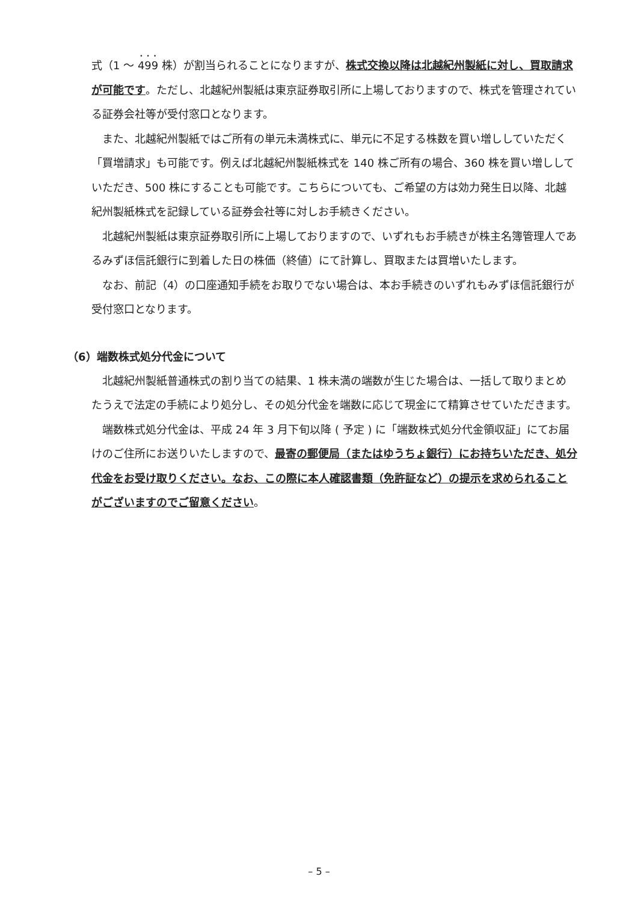式（1 ～ 499 株）が割当られることになりますが、株式交換以降は北越紀州製紙に対し、買取請求が可能です。ただし、北越紀州製紙は東京証券取引所に上場しておりますので、株式を管理されている証券会社等が受付窓口となります。
また、北越紀州製紙ではご所有の単元未満株式に、単元に不足する株数を買い増ししていただく「買増請求」も可能です。例えば北越紀州製紙株式を 140 株ご所有の場合、360 株を買い増ししていただき、500 株にすることも可能です。こちらについても、ご希望の方は効力発生日以降、北越紀州製紙株式を記録している証券会社等に対しお手続きください。
北越紀州製紙は東京証券取引所に上場しておりますので、いずれもお手続きが株主名簿管理人であるみずほ信託銀行に到着した日の株価（終値）にて計算し、買取または買増いたします。
なお、前記（4）の口座通知手続をお取りでない場合は、本お手続きのいずれもみずほ信託銀行が受付窓口となります。
（6）端数株式処分代金について
北越紀州製紙普通株式の割り当ての結果、1 株未満の端数が生じた場合は、一括して取りまとめたうえで法定の手続により処分し、その処分代金を端数に応じて現金にて精算させていただきます。
端数株式処分代金は、平成 24 年 3 月下旬以降 ( 予定 ) に「端数株式処分代金領収証」にてお届けのご住所にお送りいたしますので、最寄の郵便局（またはゆうちょ銀行）にお持ちいただき、処分代金をお受け取りください。なお、この際に本人確認書類（免許証など）の提示を求められることがございますのでご留意ください。
– 5 –